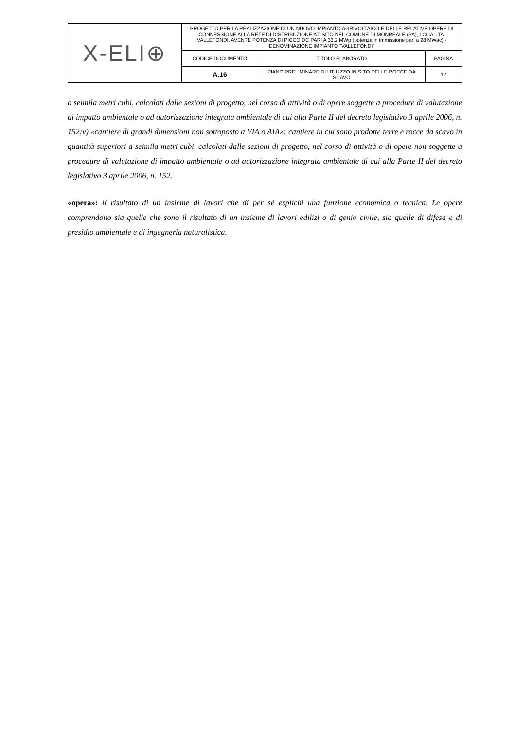| X-ELI⊕ | PROGETTO PER LA REALIZZAZIONE DI UN NUOVO IMPIANTO AGRIVOLTAICO E DELLE RELATIVE OPERE DI CONNESSIONE ALLA RETE DI DISTRIBUZIONE AT, SITO NEL COMUNE DI MONREALE (PA), LOCALITA' VALLEFONDI, AVENTE POTENZA DI PICCO DC PARI A 33,2 MWp (potenza in immissione pari a 28 MWac) - DENOMINAZIONE IMPIANTO "VALLEFONDI" | | |
| | CODICE DOCUMENTO | TITOLO ELABORATO | PAGINA |
| | A.16 | PIANO PRELIMINARE DI UTILIZZO IN SITO DELLE ROCCE DA SCAVO | 12 |
a seimila metri cubi, calcolati dalle sezioni di progetto, nel corso di attività o di opere soggette a procedure di valutazione di impatto ambientale o ad autorizzazione integrata ambientale di cui alla Parte II del decreto legislativo 3 aprile 2006, n. 152;v) «cantiere di grandi dimensioni non sottoposto a VIA o AIA»: cantiere in cui sono prodotte terre e rocce da scavo in quantità superiori a seimila metri cubi, calcolati dalle sezioni di progetto, nel corso di attività o di opere non soggette a procedure di valutazione di impatto ambientale o ad autorizzazione integrata ambientale di cui alla Parte II del decreto legislativo 3 aprile 2006, n. 152.
«opera»: il risultato di un insieme di lavori che di per sé esplichi una funzione economica o tecnica. Le opere comprendono sia quelle che sono il risultato di un insieme di lavori edilizi o di genio civile, sia quelle di difesa e di presidio ambientale e di ingegneria naturalistica.